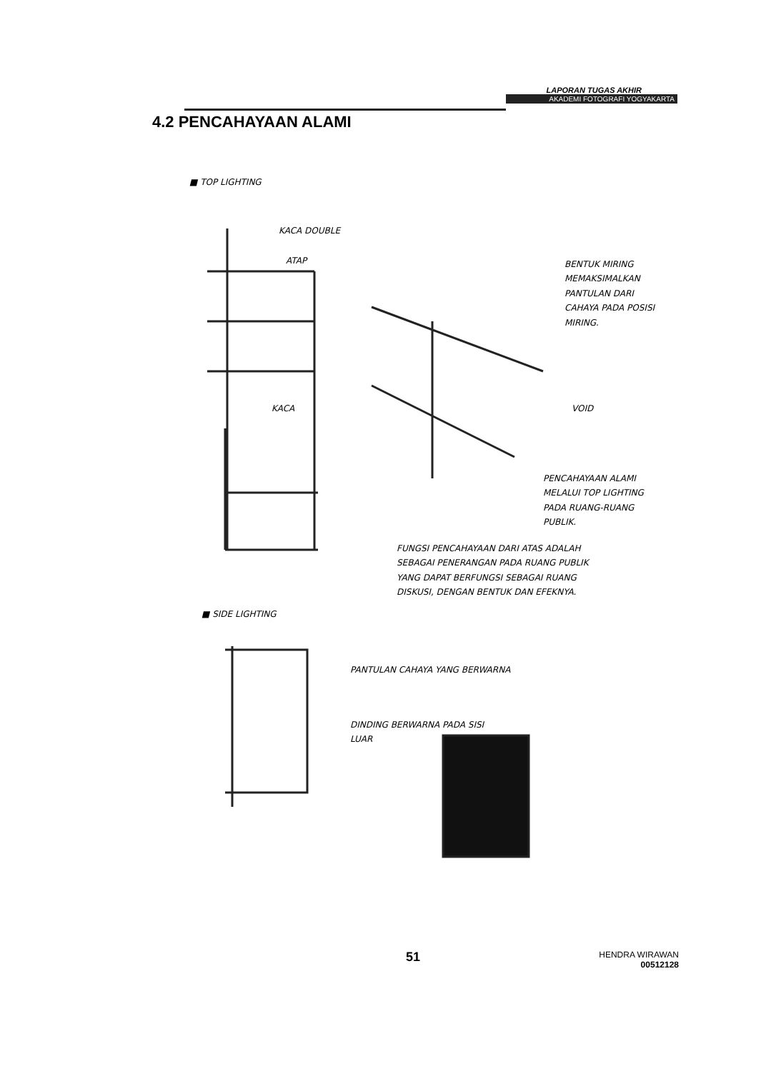LAPORAN TUGAS AKHIR
AKADEMI FOTOGRAFI YOGYAKARTA
4.2 PENCAHAYAAN ALAMI
■ TOP LIGHTING
KACA DOUBLE
ATAP
BENTUK MIRING
MEMAKSIMALKAN
PANTULAN DARI
CAHAYA PADA POSISI
MIRING.
KACA VOID
PENCAHAYAAN ALAMI
MELALUI TOP LIGHTING
PADA RUANG-RUANG
PUBLIK.
FUNGSI PENCAHAYAAN DARI ATAS ADALAH
SEBAGAI PENERANGAN PADA RUANG PUBLIK
YANG DAPAT BERFUNGSI SEBAGAI RUANG
DISKUSI, DENGAN BENTUK DAN EFEKNYA.
■ SIDE LIGHTING
PANTULAN CAHAYA YANG BERWARNA
DINDING BERWARNA PADA SISI
LUAR
51
HENDRA WIRAWAN
00512128